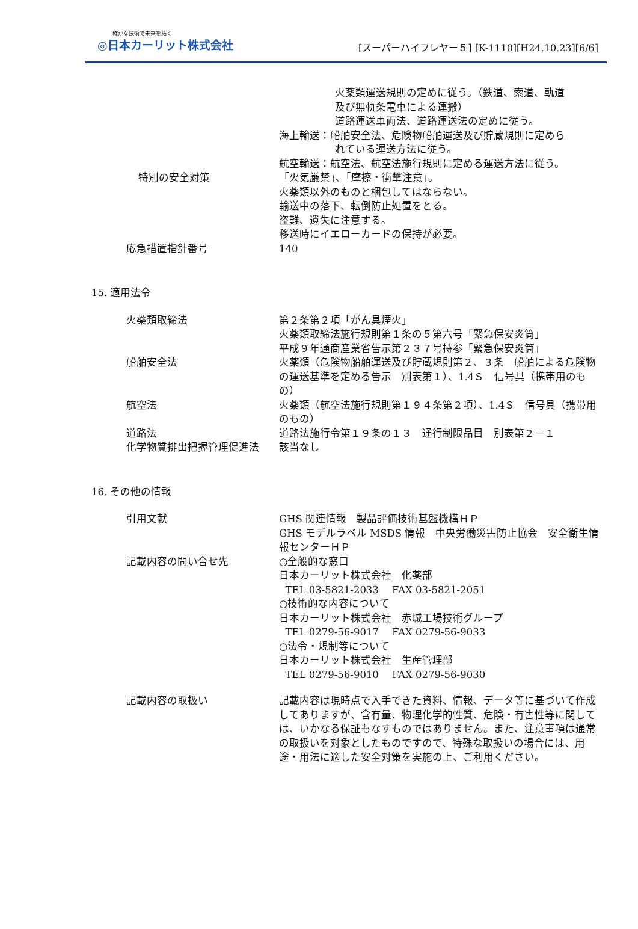確かな技術で未来を拓く
◎日本カーリット株式会社
[スーパーハイフレヤー５] [K-1110][H24.10.23][6/6]
火薬類運送規則の定めに従う。（鉄道、索道、軌道
及び無軌条電車による運搬）
道路運送車両法、道路運送法の定めに従う。
海上輸送：船舶安全法、危険物船舶運送及び貯蔵規則に定めら
れている運送方法に従う。
航空輸送：航空法、航空法施行規則に定める運送方法に従う。
特別の安全対策 「火気厳禁」、「摩擦・衝撃注意」。
火薬類以外のものと梱包してはならない。
輸送中の落下、転倒防止処置をとる。
盗難、遺失に注意する。
移送時にイエローカードの保持が必要。
応急措置指針番号 140
15. 適用法令
火薬類取締法 第２条第２項「がん具煙火」
火薬類取締法施行規則第１条の５第六号「緊急保安炎筒」
平成９年通商産業省告示第２３７号持参「緊急保安炎筒」
船舶安全法 火薬類（危険物船舶運送及び貯蔵規則第２、３条　船舶による危険物の運送基準を定める告示　別表第１）、1.4Ｓ　信号具（携帯用のもの）
航空法 火薬類（航空法施行規則第１９４条第２項）、1.4Ｓ　信号具（携帯用のもの）
道路法 道路法施行令第１９条の１３　通行制限品目　別表第２－１
化学物質排出把握管理促進法 該当なし
16. その他の情報
引用文献 GHS 関連情報　製品評価技術基盤機構ＨＰ
GHS モデルラベル MSDS 情報　中央労働災害防止協会　安全衛生情報センターＨＰ
記載内容の問い合せ先 ○全般的な窓口
日本カーリット株式会社　化薬部
TEL 03-5821-2033　 FAX 03-5821-2051
○技術的な内容について
日本カーリット株式会社　赤城工場技術グループ
TEL 0279-56-9017　 FAX 0279-56-9033
○法令・規制等について
日本カーリット株式会社　生産管理部
TEL 0279-56-9010　 FAX 0279-56-9030
記載内容の取扱い 記載内容は現時点で入手できた資料、情報、データ等に基づいて作成してありますが、含有量、物理化学的性質、危険・有害性等に関しては、いかなる保証もなすものではありません。また、注意事項は通常の取扱いを対象としたものですので、特殊な取扱いの場合には、用途・用法に適した安全対策を実施の上、ご利用ください。